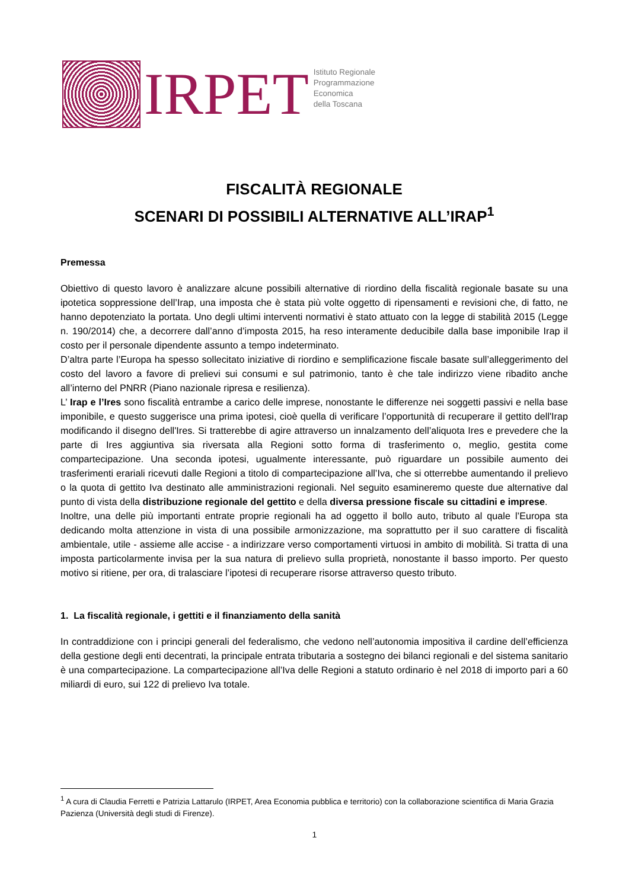IRPET
Istituto Regionale
Programmazione
Economica
della Toscana
FISCALITÀ REGIONALE
SCENARI DI POSSIBILI ALTERNATIVE ALL’IRAP<sup>1</sup>
Premessa
Obiettivo di questo lavoro è analizzare alcune possibili alternative di riordino della fiscalità regionale basate su una ipotetica soppressione dell’Irap, una imposta che è stata più volte oggetto di ripensamenti e revisioni che, di fatto, ne hanno depotenziato la portata. Uno degli ultimi interventi normativi è stato attuato con la legge di stabilità 2015 (Legge n. 190/2014) che, a decorrere dall’anno d’imposta 2015, ha reso interamente deducibile dalla base imponibile Irap il costo per il personale dipendente assunto a tempo indeterminato.
D’altra parte l’Europa ha spesso sollecitato iniziative di riordino e semplificazione fiscale basate sull’alleggerimento del costo del lavoro a favore di prelievi sui consumi e sul patrimonio, tanto è che tale indirizzo viene ribadito anche all’interno del PNRR (Piano nazionale ripresa e resilienza).
L’ Irap e l’Ires sono fiscalità entrambe a carico delle imprese, nonostante le differenze nei soggetti passivi e nella base imponibile, e questo suggerisce una prima ipotesi, cioè quella di verificare l’opportunità di recuperare il gettito dell'Irap modificando il disegno dell'Ires. Si tratterebbe di agire attraverso un innalzamento dell’aliquota Ires e prevedere che la parte di Ires aggiuntiva sia riversata alla Regioni sotto forma di trasferimento o, meglio, gestita come compartecipazione. Una seconda ipotesi, ugualmente interessante, può riguardare un possibile aumento dei trasferimenti erariali ricevuti dalle Regioni a titolo di compartecipazione all’Iva, che si otterrebbe aumentando il prelievo o la quota di gettito Iva destinato alle amministrazioni regionali. Nel seguito esamineremo queste due alternative dal punto di vista della distribuzione regionale del gettito e della diversa pressione fiscale su cittadini e imprese.
Inoltre, una delle più importanti entrate proprie regionali ha ad oggetto il bollo auto, tributo al quale l’Europa sta dedicando molta attenzione in vista di una possibile armonizzazione, ma soprattutto per il suo carattere di fiscalità ambientale, utile - assieme alle accise - a indirizzare verso comportamenti virtuosi in ambito di mobilità. Si tratta di una imposta particolarmente invisa per la sua natura di prelievo sulla proprietà, nonostante il basso importo. Per questo motivo si ritiene, per ora, di tralasciare l’ipotesi di recuperare risorse attraverso questo tributo.
1. La fiscalità regionale, i gettiti e il finanziamento della sanità
In contraddizione con i principi generali del federalismo, che vedono nell’autonomia impositiva il cardine dell’efficienza della gestione degli enti decentrati, la principale entrata tributaria a sostegno dei bilanci regionali e del sistema sanitario è una compartecipazione. La compartecipazione all’Iva delle Regioni a statuto ordinario è nel 2018 di importo pari a 60 miliardi di euro, sui 122 di prelievo Iva totale.
<sup>1</sup> A cura di Claudia Ferretti e Patrizia Lattarulo (IRPET, Area Economia pubblica e territorio) con la collaborazione scientifica di Maria Grazia Pazienza (Università degli studi di Firenze).
1